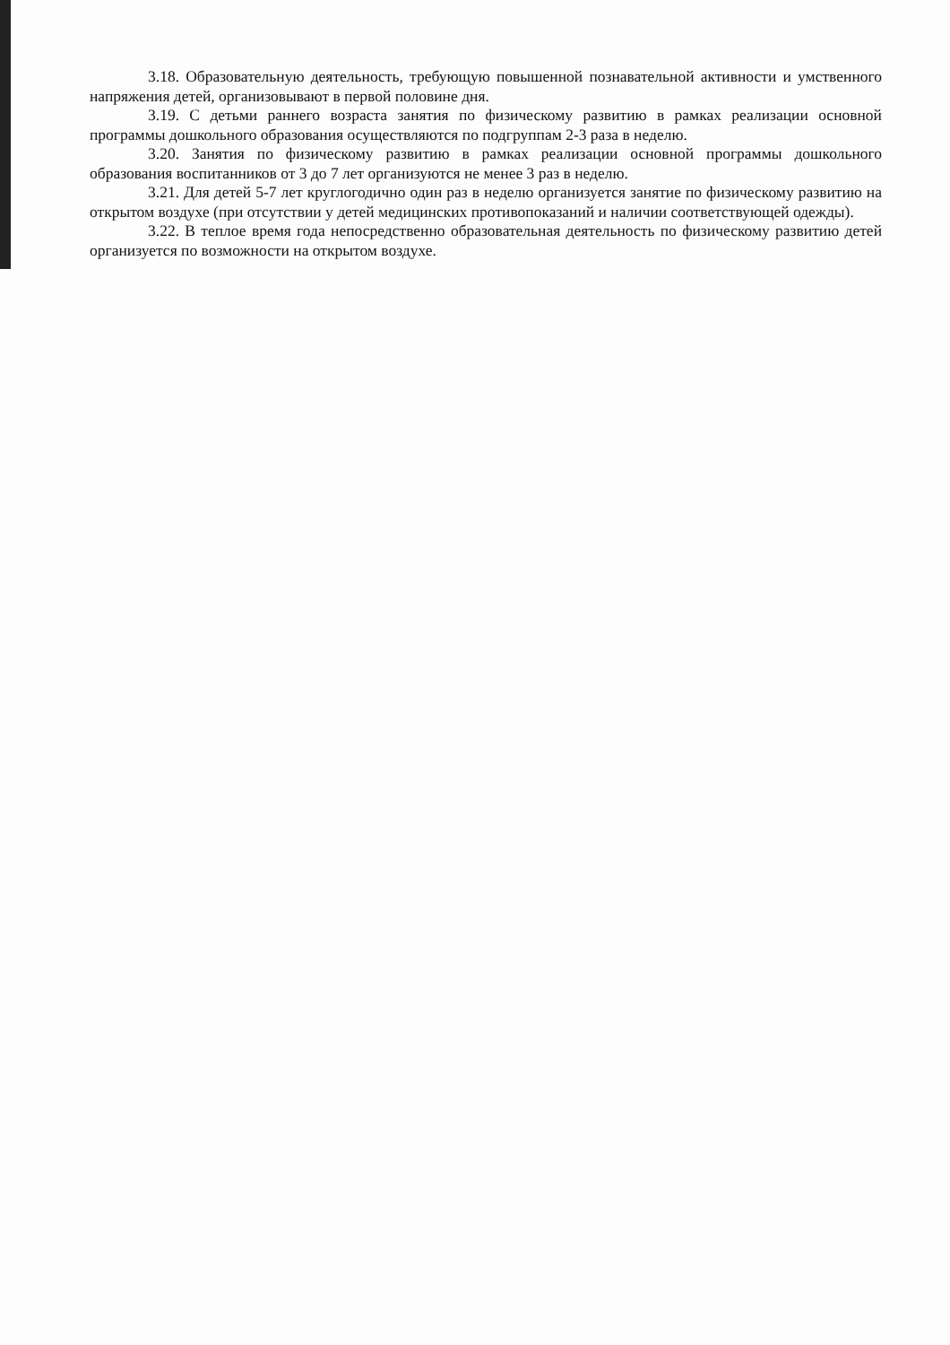3.18. Образовательную деятельность, требующую повышенной познавательной активности и умственного напряжения детей, организовывают в первой половине дня.
3.19. С детьми раннего возраста занятия по физическому развитию в рамках реализации основной программы дошкольного образования осуществляются по подгруппам 2-3 раза в неделю.
3.20. Занятия по физическому развитию в рамках реализации основной программы дошкольного образования воспитанников от 3 до 7 лет организуются не менее 3 раз в неделю.
3.21. Для детей 5-7 лет круглогодично один раз в неделю организуется занятие по физическому развитию на открытом воздухе (при отсутствии у детей медицинских противопоказаний и наличии соответствующей одежды).
3.22. В теплое время года непосредственно образовательная деятельность по физическому развитию детей организуется по возможности на открытом воздухе.